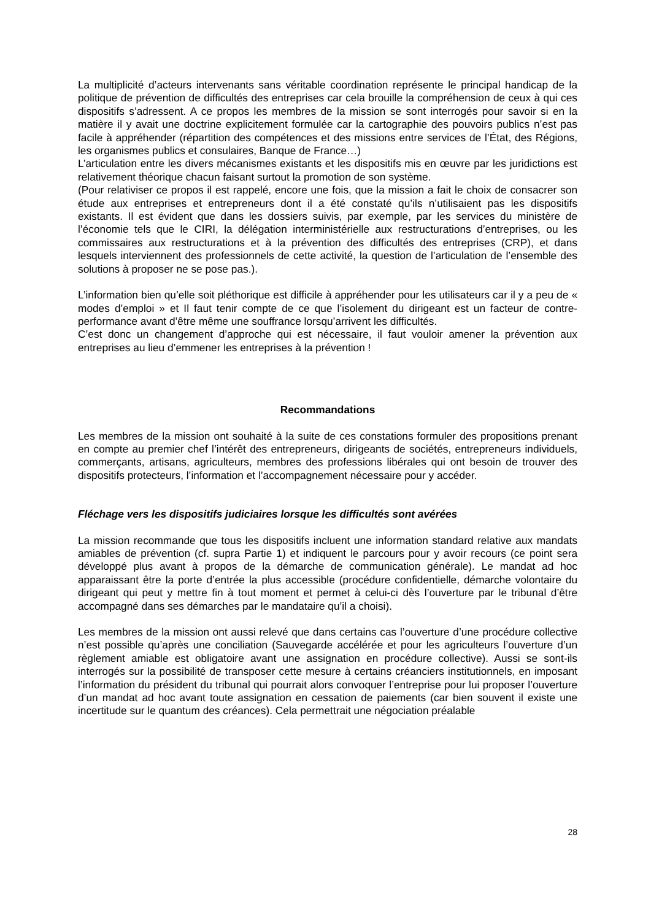La multiplicité d’acteurs intervenants sans véritable coordination représente le principal handicap de la politique de prévention de difficultés des entreprises car cela brouille la compréhension de ceux à qui ces dispositifs s’adressent. A ce propos les membres de la mission se sont interrogés pour savoir si en la matière il y avait une doctrine explicitement formulée car la cartographie des pouvoirs publics n’est pas facile à appréhender (répartition des compétences et des missions entre services de l’État, des Régions, les organismes publics et consulaires, Banque de France…)
L’articulation entre les divers mécanismes existants et les dispositifs mis en œuvre par les juridictions est relativement théorique chacun faisant surtout la promotion de son système.
(Pour relativiser ce propos il est rappelé, encore une fois, que la mission a fait le choix de consacrer son étude aux entreprises et entrepreneurs dont il a été constaté qu’ils n’utilisaient pas les dispositifs existants. Il est évident que dans les dossiers suivis, par exemple, par les services du ministère de l’économie tels que le CIRI, la délégation interministérielle aux restructurations d’entreprises, ou les commissaires aux restructurations et à la prévention des difficultés des entreprises (CRP), et dans lesquels interviennent des professionnels de cette activité, la question de l’articulation de l’ensemble des solutions à proposer ne se pose pas.).
L’information bien qu’elle soit pléthorique est difficile à appréhender pour les utilisateurs car il y a peu de « modes d’emploi » et Il faut tenir compte de ce que l’isolement du dirigeant est un facteur de contre-performance avant d’être même une souffrance lorsqu’arrivent les difficultés.
C’est donc un changement d’approche qui est nécessaire, il faut vouloir amener la prévention aux entreprises au lieu d’emmener les entreprises à la prévention !
Recommandations
Les membres de la mission ont souhaité à la suite de ces constations formuler des propositions prenant en compte au premier chef l’intérêt des entrepreneurs, dirigeants de sociétés, entrepreneurs individuels, commerçants, artisans, agriculteurs, membres des professions libérales qui ont besoin de trouver des dispositifs protecteurs, l’information et l’accompagnement nécessaire pour y accéder.
Fléchage vers les dispositifs judiciaires lorsque les difficultés sont avérées
La mission recommande que tous les dispositifs incluent une information standard relative aux mandats amiables de prévention (cf. supra Partie 1) et indiquent le parcours pour y avoir recours (ce point sera développé plus avant à propos de la démarche de communication générale). Le mandat ad hoc apparaissant être la porte d’entrée la plus accessible (procédure confidentielle, démarche volontaire du dirigeant qui peut y mettre fin à tout moment et permet à celui-ci dès l’ouverture par le tribunal d’être accompagné dans ses démarches par le mandataire qu’il a choisi).
Les membres de la mission ont aussi relevé que dans certains cas l’ouverture d’une procédure collective n’est possible qu’après une conciliation (Sauvegarde accélérée et pour les agriculteurs l’ouverture d’un règlement amiable est obligatoire avant une assignation en procédure collective). Aussi se sont-ils interrogés sur la possibilité de transposer cette mesure à certains créanciers institutionnels, en imposant l’information du président du tribunal qui pourrait alors convoquer l’entreprise pour lui proposer l’ouverture d’un mandat ad hoc avant toute assignation en cessation de paiements (car bien souvent il existe une incertitude sur le quantum des créances). Cela permettrait une négociation préalable
28